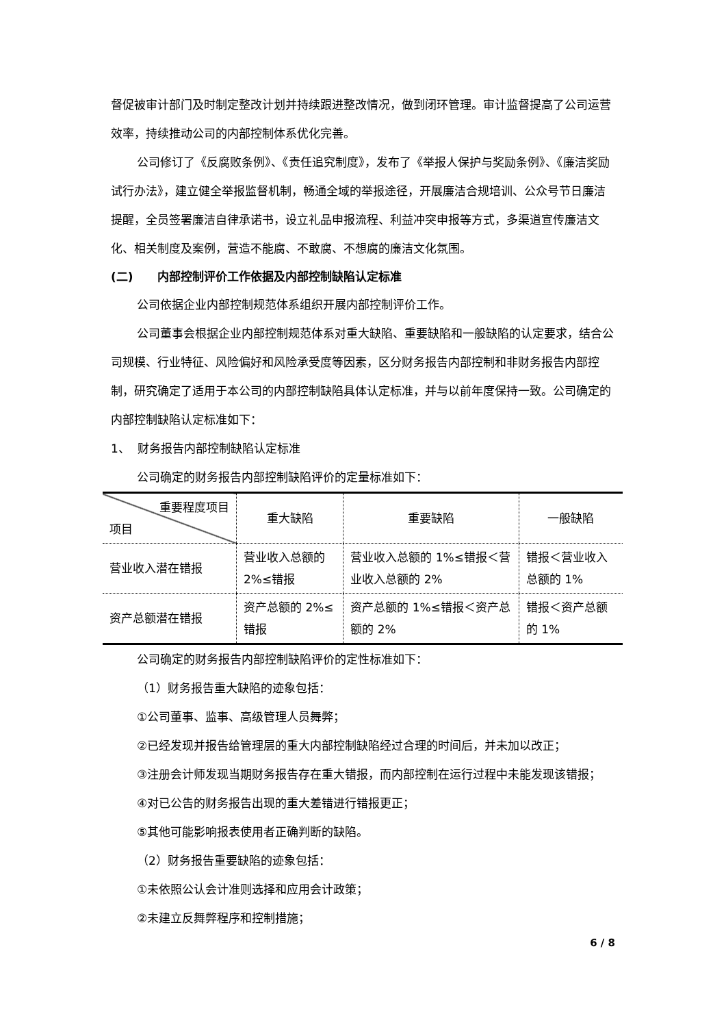督促被审计部门及时制定整改计划并持续跟进整改情况，做到闭环管理。审计监督提高了公司运营效率，持续推动公司的内部控制体系优化完善。
公司修订了《反腐败条例》、《责任追究制度》，发布了《举报人保护与奖励条例》、《廉洁奖励试行办法》，建立健全举报监督机制，畅通全域的举报途径，开展廉洁合规培训、公众号节日廉洁提醒，全员签署廉洁自律承诺书，设立礼品申报流程、利益冲突申报等方式，多渠道宣传廉洁文化、相关制度及案例，营造不能腐、不敢腐、不想腐的廉洁文化氛围。
(二) 内部控制评价工作依据及内部控制缺陷认定标准
公司依据企业内部控制规范体系组织开展内部控制评价工作。
公司董事会根据企业内部控制规范体系对重大缺陷、重要缺陷和一般缺陷的认定要求，结合公司规模、行业特征、风险偏好和风险承受度等因素，区分财务报告内部控制和非财务报告内部控制，研究确定了适用于本公司的内部控制缺陷具体认定标准，并与以前年度保持一致。公司确定的内部控制缺陷认定标准如下：
1、 财务报告内部控制缺陷认定标准
公司确定的财务报告内部控制缺陷评价的定量标准如下：
| 重要程度项目 项目 | 重大缺陷 | 重要缺陷 | 一般缺陷 |
| 营业收入潜在错报 | 营业收入总额的 2%≤错报 | 营业收入总额的 1%≤错报＜营业收入总额的 2% | 错报＜营业收入总额的 1% |
| 资产总额潜在错报 | 资产总额的 2%≤错报 | 资产总额的 1%≤错报＜资产总额的 2% | 错报＜资产总额的 1% |
公司确定的财务报告内部控制缺陷评价的定性标准如下：
（1）财务报告重大缺陷的迹象包括：
①公司董事、监事、高级管理人员舞弊；
②已经发现并报告给管理层的重大内部控制缺陷经过合理的时间后，并未加以改正；
③注册会计师发现当期财务报告存在重大错报，而内部控制在运行过程中未能发现该错报；
④对已公告的财务报告出现的重大差错进行错报更正；
⑤其他可能影响报表使用者正确判断的缺陷。
（2）财务报告重要缺陷的迹象包括：
①未依照公认会计准则选择和应用会计政策；
②未建立反舞弊程序和控制措施；
6 / 8